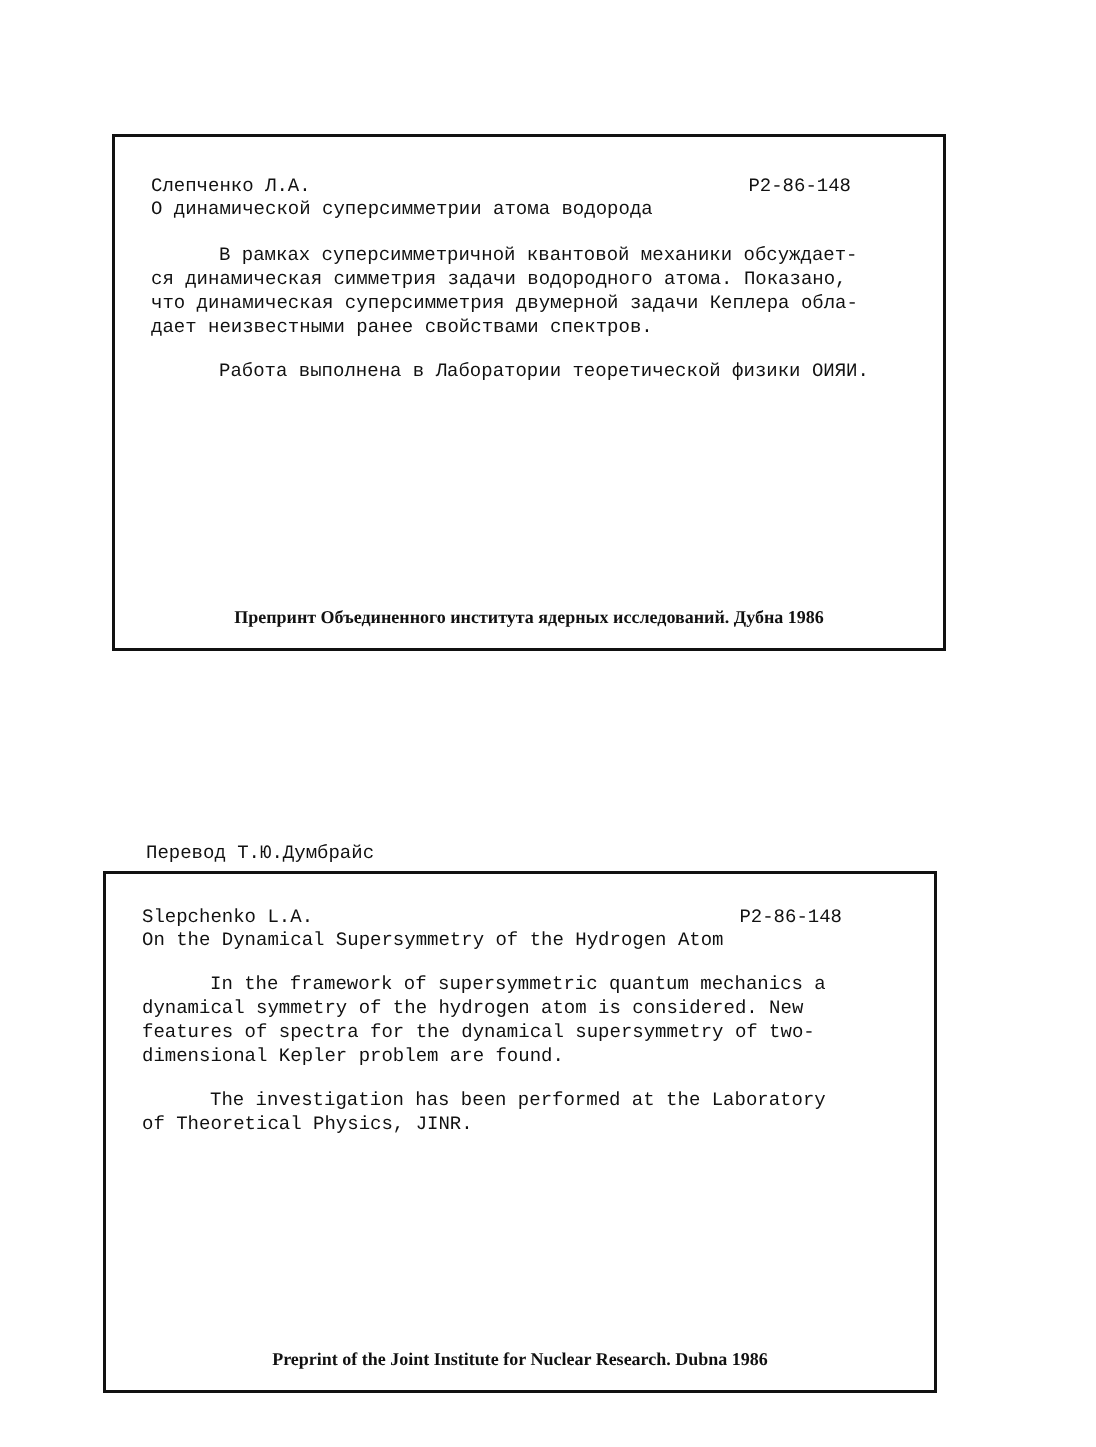Слепченко Л.А. P2-86-148
О динамической суперсимметрии атома водорода
В рамках суперсимметричной квантовой механики обсуждает-
ся динамическая симметрия задачи водородного атома. Показано,
что динамическая суперсимметрия двумерной задачи Кеплера обла-
дает неизвестными ранее свойствами спектров.
Работа выполнена в Лаборатории теоретической физики ОИЯИ.
Препринт Объединенного института ядерных исследований. Дубна 1986
Перевод Т.Ю.Думбрайс
Slepchenko L.A. P2-86-148
On the Dynamical Supersymmetry of the Hydrogen Atom
In the framework of supersymmetric quantum mechanics a
dynamical symmetry of the hydrogen atom is considered. New
features of spectra for the dynamical supersymmetry of two-
dimensional Kepler problem are found.
The investigation has been performed at the Laboratory
of Theoretical Physics, JINR.
Preprint of the Joint Institute for Nuclear Research. Dubna 1986